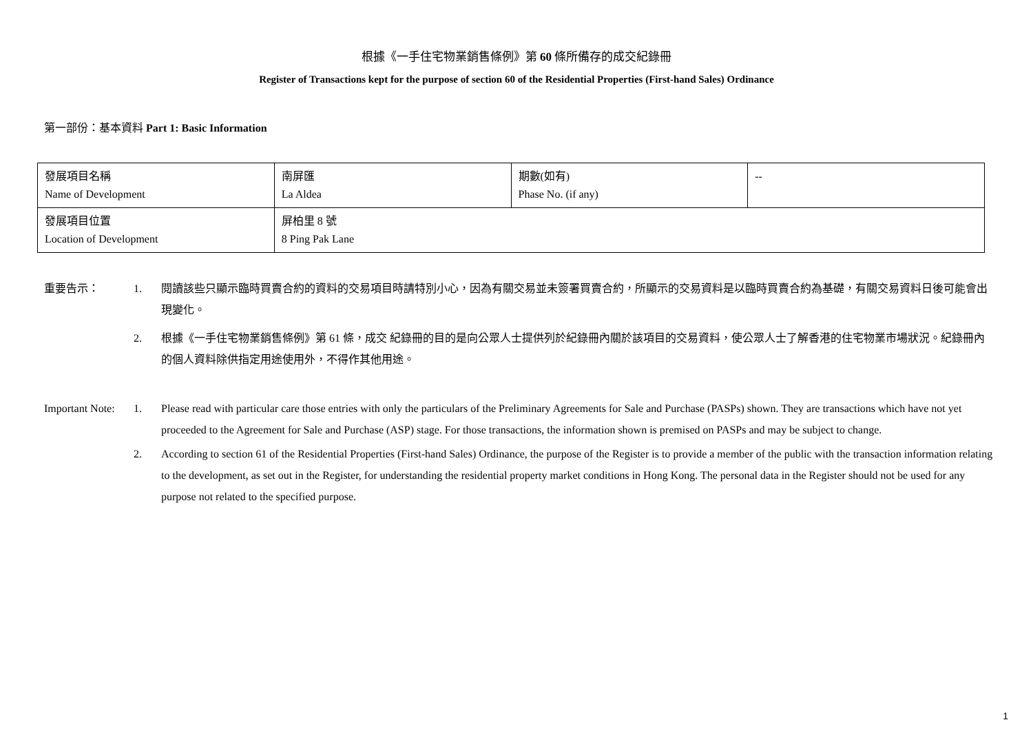根據《一手住宅物業銷售條例》第 60 條所備存的成交紀錄冊
Register of Transactions kept for the purpose of section 60 of the Residential Properties (First-hand Sales) Ordinance
第一部份：基本資料 Part 1: Basic Information
| 發展項目名稱 Name of Development | 南屏匯 La Aldea | 期數(如有) Phase No. (if any) | -- |
| 發展項目位置 Location of Development | 屏柏里 8 號 8 Ping Pak Lane | | |
重要告示： 1. 閱讀該些只顯示臨時買賣合約的資料的交易項目時請特別小心，因為有關交易並未簽署買賣合約，所顯示的交易資料是以臨時買賣合約為基礎，有關交易資料日後可能會出現變化。
2. 根據《一手住宅物業銷售條例》第 61 條，成交 紀錄冊的目的是向公眾人士提供列於紀錄冊內關於該項目的交易資料，使公眾人士了解香港的住宅物業市場狀況。紀錄冊內的個人資料除供指定用途使用外，不得作其他用途。
Important Note:
1. Please read with particular care those entries with only the particulars of the Preliminary Agreements for Sale and Purchase (PASPs) shown. They are transactions which have not yet proceeded to the Agreement for Sale and Purchase (ASP) stage. For those transactions, the information shown is premised on PASPs and may be subject to change.
2. According to section 61 of the Residential Properties (First-hand Sales) Ordinance, the purpose of the Register is to provide a member of the public with the transaction information relating to the development, as set out in the Register, for understanding the residential property market conditions in Hong Kong. The personal data in the Register should not be used for any purpose not related to the specified purpose.
1